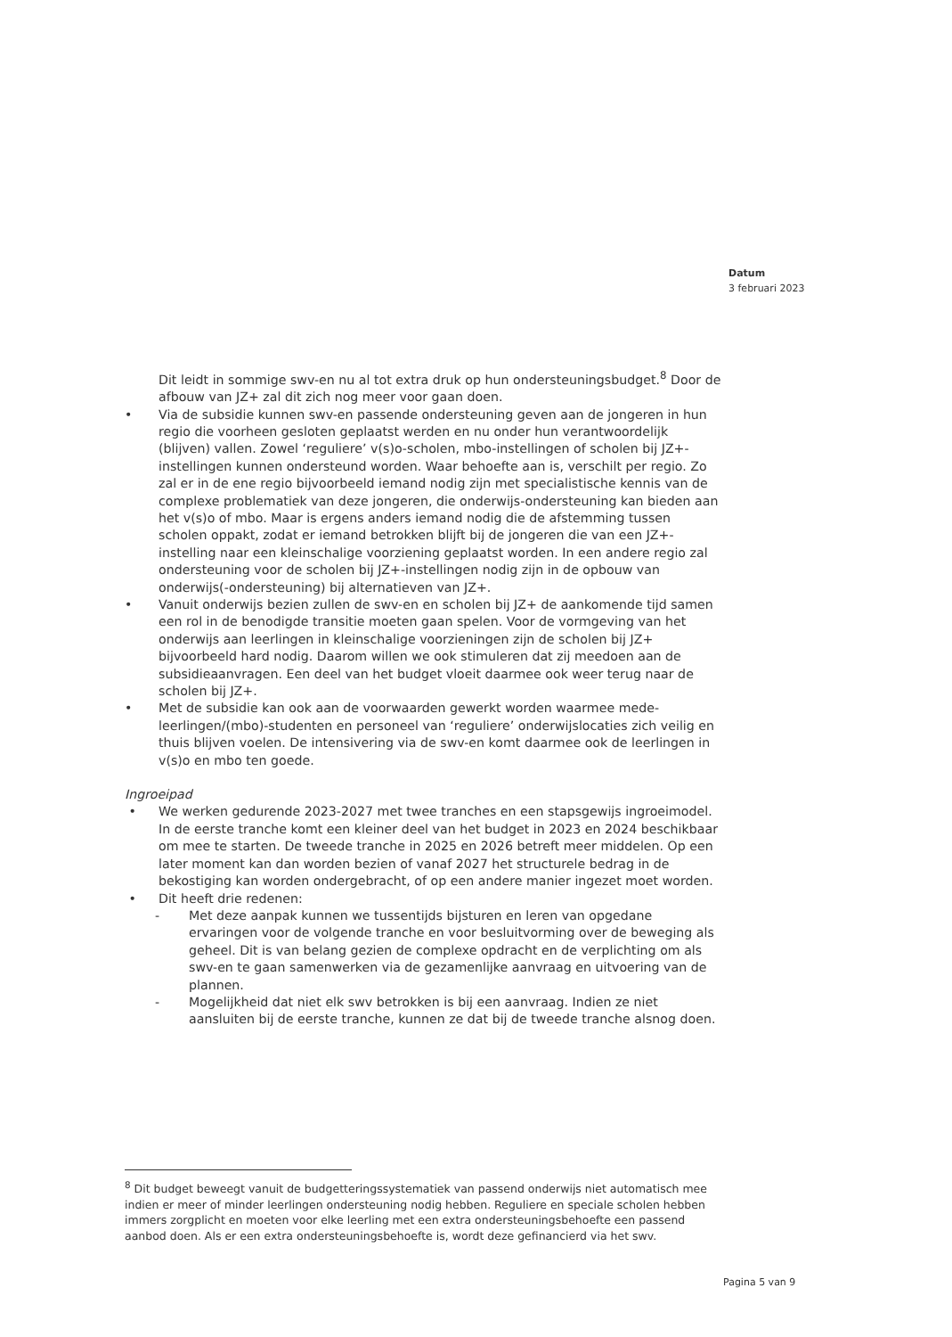Datum
3 februari 2023
Dit leidt in sommige swv-en nu al tot extra druk op hun ondersteuningsbudget.<sup>8</sup> Door de afbouw van JZ+ zal dit zich nog meer voor gaan doen.
• Via de subsidie kunnen swv-en passende ondersteuning geven aan de jongeren in hun regio die voorheen gesloten geplaatst werden en nu onder hun verantwoordelijk (blijven) vallen. Zowel ‘reguliere’ v(s)o-scholen, mbo-instellingen of scholen bij JZ+-instellingen kunnen ondersteund worden. Waar behoefte aan is, verschilt per regio. Zo zal er in de ene regio bijvoorbeeld iemand nodig zijn met specialistische kennis van de complexe problematiek van deze jongeren, die onderwijs-ondersteuning kan bieden aan het v(s)o of mbo. Maar is ergens anders iemand nodig die de afstemming tussen scholen oppakt, zodat er iemand betrokken blijft bij de jongeren die van een JZ+-instelling naar een kleinschalige voorziening geplaatst worden. In een andere regio zal ondersteuning voor de scholen bij JZ+-instellingen nodig zijn in de opbouw van onderwijs(-ondersteuning) bij alternatieven van JZ+.
• Vanuit onderwijs bezien zullen de swv-en en scholen bij JZ+ de aankomende tijd samen een rol in de benodigde transitie moeten gaan spelen. Voor de vormgeving van het onderwijs aan leerlingen in kleinschalige voorzieningen zijn de scholen bij JZ+ bijvoorbeeld hard nodig. Daarom willen we ook stimuleren dat zij meedoen aan de subsidieaanvragen. Een deel van het budget vloeit daarmee ook weer terug naar de scholen bij JZ+.
• Met de subsidie kan ook aan de voorwaarden gewerkt worden waarmee mede-leerlingen/(mbo)-studenten en personeel van ‘reguliere’ onderwijslocaties zich veilig en thuis blijven voelen. De intensivering via de swv-en komt daarmee ook de leerlingen in v(s)o en mbo ten goede.
Ingroeipad
• We werken gedurende 2023-2027 met twee tranches en een stapsgewijs ingroeimodel. In de eerste tranche komt een kleiner deel van het budget in 2023 en 2024 beschikbaar om mee te starten. De tweede tranche in 2025 en 2026 betreft meer middelen. Op een later moment kan dan worden bezien of vanaf 2027 het structurele bedrag in de bekostiging kan worden ondergebracht, of op een andere manier ingezet moet worden.
• Dit heeft drie redenen:
- Met deze aanpak kunnen we tussentijds bijsturen en leren van opgedane ervaringen voor de volgende tranche en voor besluitvorming over de beweging als geheel. Dit is van belang gezien de complexe opdracht en de verplichting om als swv-en te gaan samenwerken via de gezamenlijke aanvraag en uitvoering van de plannen.
- Mogelijkheid dat niet elk swv betrokken is bij een aanvraag. Indien ze niet aansluiten bij de eerste tranche, kunnen ze dat bij de tweede tranche alsnog doen.
<sup>8</sup> Dit budget beweegt vanuit de budgetteringssystematiek van passend onderwijs niet automatisch mee indien er meer of minder leerlingen ondersteuning nodig hebben. Reguliere en speciale scholen hebben immers zorgplicht en moeten voor elke leerling met een extra ondersteuningsbehoefte een passend aanbod doen. Als er een extra ondersteuningsbehoefte is, wordt deze gefinancierd via het swv.
Pagina 5 van 9